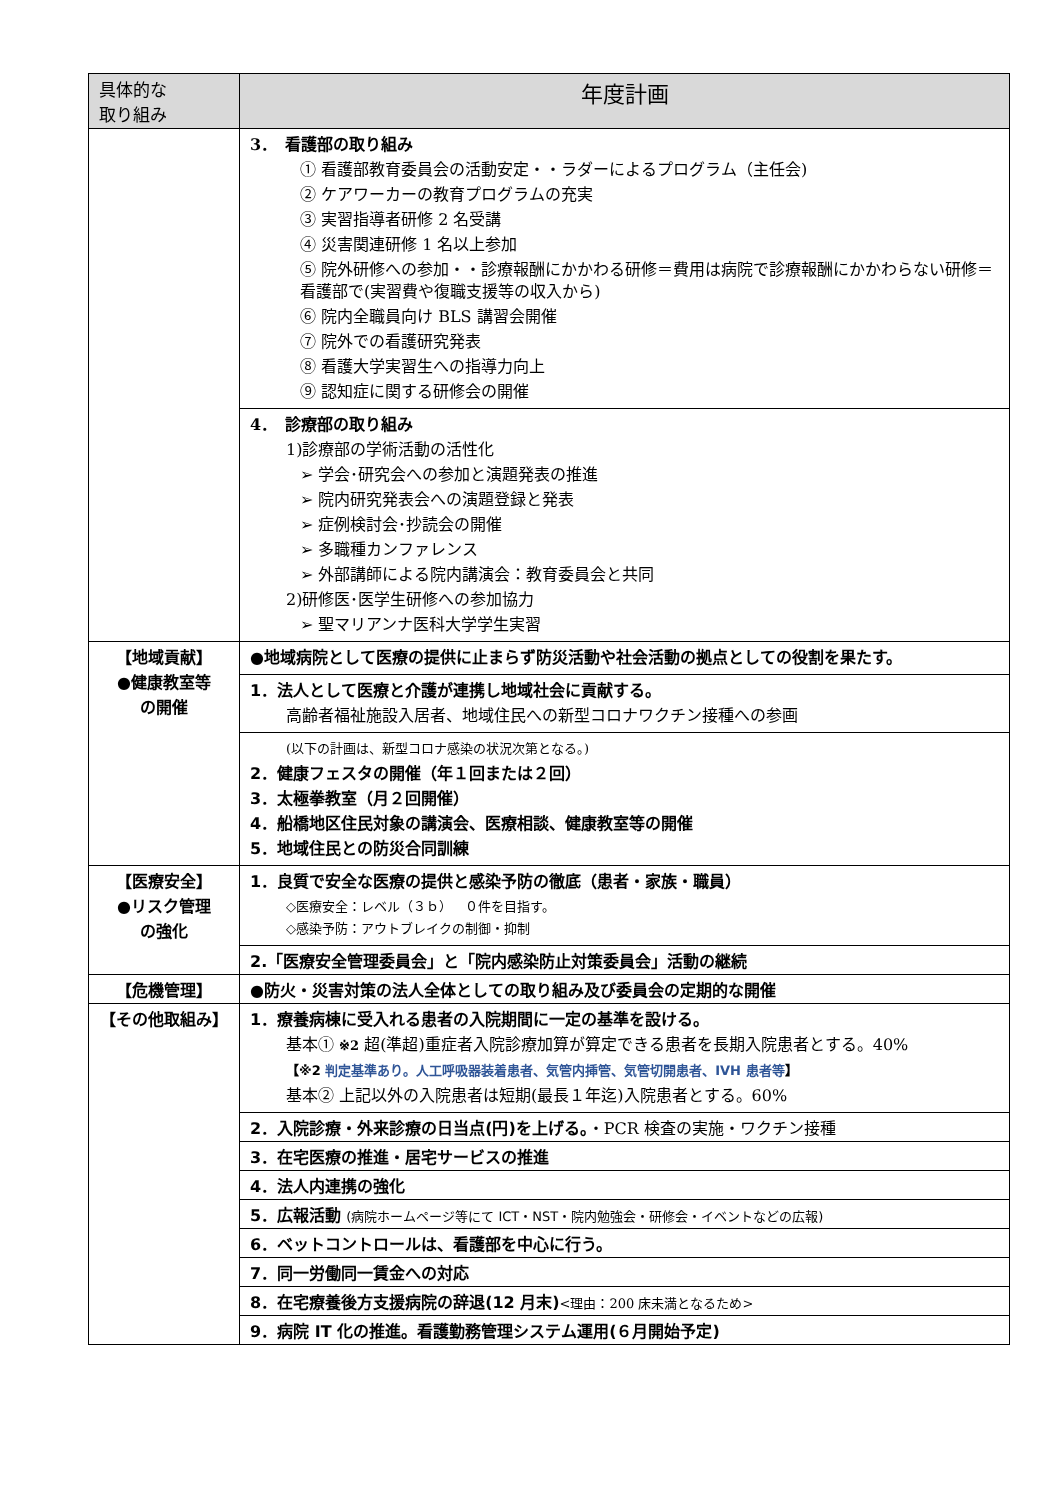| 具体的な 取り組み | 年度計画 |
| --- | --- |
| | 3． 看護部の取り組み ① 看護部教育委員会の活動安定・・ラダーによるプログラム（主任会) ② ケアワーカーの教育プログラムの充実 ③ 実習指導者研修 2 名受講 ④ 災害関連研修 1 名以上参加 ⑤ 院外研修への参加・・診療報酬にかかわる研修＝費用は病院で診療報酬にかかわらない研修＝看護部で(実習費や復職支援等の収入から) ⑥ 院内全職員向け BLS 講習会開催 ⑦ 院外での看護研究発表 ⑧ 看護大学実習生への指導力向上 ⑨ 認知症に関する研修会の開催 |
| | 4． 診療部の取り組み 1)診療部の学術活動の活性化 ➢ 学会･研究会への参加と演題発表の推進 ➢ 院内研究発表会への演題登録と発表 ➢ 症例検討会･抄読会の開催 ➢ 多職種カンファレンス ➢ 外部講師による院内講演会：教育委員会と共同 2)研修医･医学生研修への参加協力 ➢ 聖マリアンナ医科大学学生実習 |
| 【地域貢献】 ●健康教室等 の開催 | ●地域病院として医療の提供に止まらず防災活動や社会活動の拠点としての役割を果たす。 |
| | 1．法人として医療と介護が連携し地域社会に貢献する。 高齢者福祉施設入居者、地域住民への新型コロナワクチン接種への参画 |
| | (以下の計画は、新型コロナ感染の状況次第となる。) 2．健康フェスタの開催（年１回または２回） 3．太極拳教室（月２回開催） 4．船橋地区住民対象の講演会、医療相談、健康教室等の開催 5．地域住民との防災合同訓練 |
| 【医療安全】 ●リスク管理 の強化 | 1．良質で安全な医療の提供と感染予防の徹底（患者・家族・職員） ◇医療安全：レベル（３ｂ） ０件を目指す。 ◇感染予防：アウトブレイクの制御・抑制 |
| | 2.「医療安全管理委員会」と「院内感染防止対策委員会」活動の継続 |
| 【危機管理】 | ●防火・災害対策の法人全体としての取り組み及び委員会の定期的な開催 |
| 【その他取組み】 | 1．療養病棟に受入れる患者の入院期間に一定の基準を設ける。 基本① ※2 超(準超)重症者入院診療加算が算定できる患者を長期入院患者とする。40% 【※2 判定基準あり。人工呼吸器装着患者、気管内挿管、気管切開患者、IVH 患者等 】 基本② 上記以外の入院患者は短期(最長１年迄)入院患者とする。60% |
| | 2．入院診療・外来診療の日当点(円)を上げる。 ・PCR 検査の実施・ワクチン接種 |
| | 3．在宅医療の推進・居宅サービスの推進 |
| | 4．法人内連携の強化 |
| | 5．広報活動 (病院ホームページ等にて ICT・NST・院内勉強会・研修会・イベントなどの広報) |
| | 6．ベットコントロールは、看護部を中心に行う。 |
| | 7．同一労働同一賃金への対応 |
| | 8．在宅療養後方支援病院の辞退(12 月末) <理由：200 床未満となるため> |
| | 9．病院 IT 化の推進。看護勤務管理システム運用(６月開始予定) |